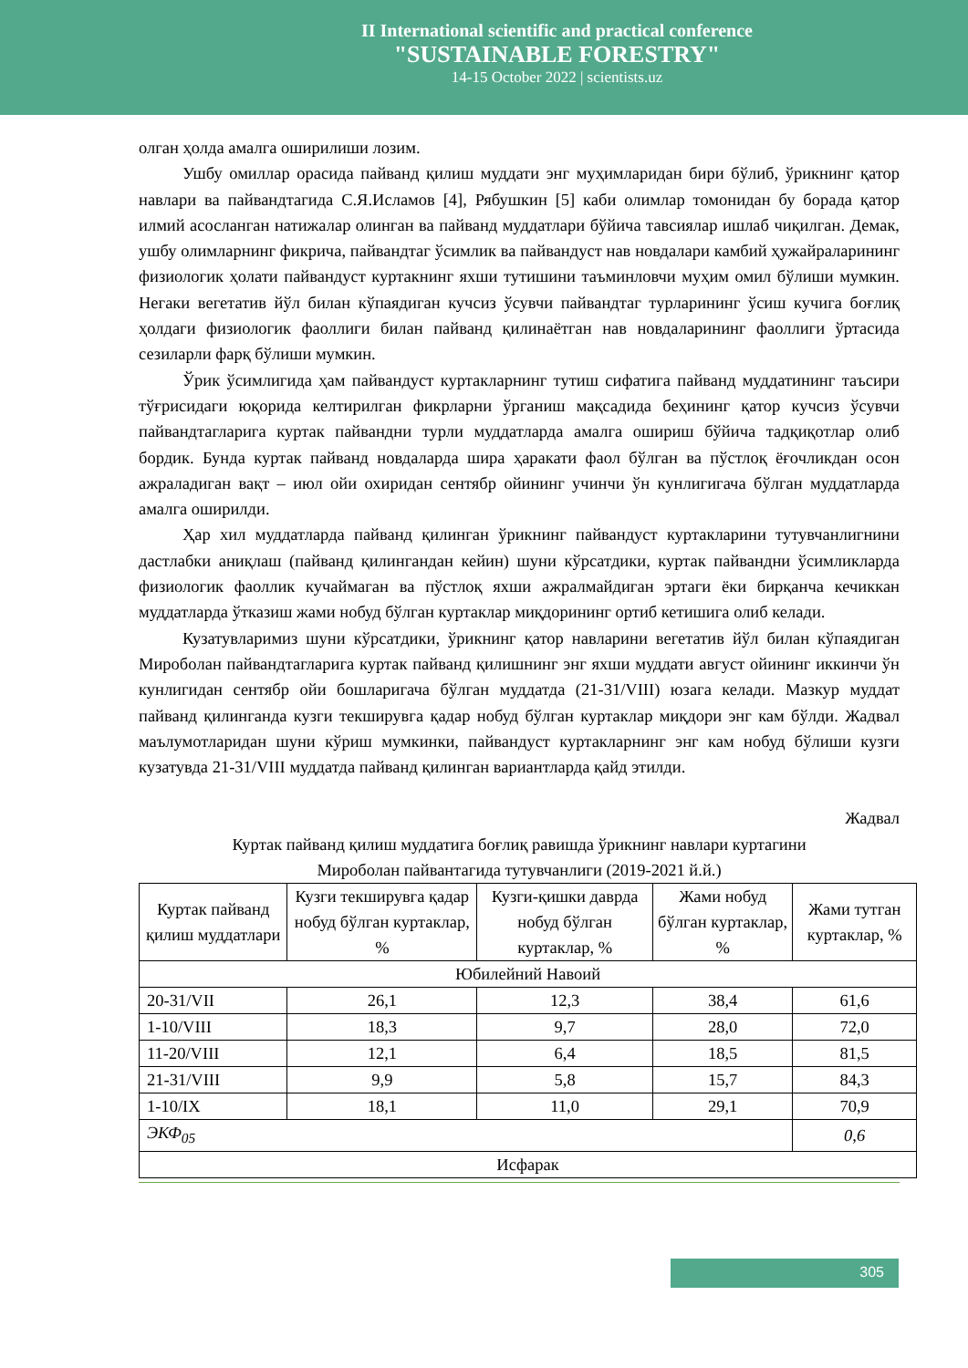II International scientific and practical conference
"SUSTAINABLE FORESTRY"
14-15 October 2022 | scientists.uz
олган ҳолда амалга оширилиши лозим.
Ушбу омиллар орасида пайванд қилиш муддати энг муҳимларидан бири бўлиб, ўрикнинг қатор навлари ва пайвандтагида С.Я.Исламов [4], Рябушкин [5] каби олимлар томонидан бу борада қатор илмий асосланган натижалар олинган ва пайванд муддатлари бўйича тавсиялар ишлаб чиқилган. Демак, ушбу олимларнинг фикрича, пайвандтаг ўсимлик ва пайвандуст нав новдалари камбий ҳужайраларининг физиологик ҳолати пайвандуст куртакнинг яхши тутишини таъминловчи муҳим омил бўлиши мумкин. Негаки вегетатив йўл билан кўпаядиган кучсиз ўсувчи пайвандтаг турларининг ўсиш кучига боғлиқ ҳолдаги физиологик фаоллиги билан пайванд қилинаётган нав новдаларининг фаоллиги ўртасида сезиларли фарқ бўлиши мумкин.
Ўрик ўсимлигида ҳам пайвандуст куртакларнинг тутиш сифатига пайванд муддатининг таъсири тўғрисидаги юқорида келтирилган фикрларни ўрганиш мақсадида беҳининг қатор кучсиз ўсувчи пайвандтагларига куртак пайвандни турли муддатларда амалга ошириш бўйича тадқиқотлар олиб бордик. Бунда куртак пайванд новдаларда шира ҳаракати фаол бўлган ва пўстлоқ ёғочликдан осон ажраладиган вақт – июл ойи охиридан сентябр ойининг учинчи ўн кунлигигача бўлган муддатларда амалга оширилди.
Ҳар хил муддатларда пайванд қилинган ўрикнинг пайвандуст куртакларини тутувчанлигнини дастлабки аниқлаш (пайванд қилингандан кейин) шуни кўрсатдики, куртак пайвандни ўсимликларда физиологик фаоллик кучаймаган ва пўстлоқ яхши ажралмайдиган эртаги ёки бирқанча кечиккан муддатларда ўтказиш жами нобуд бўлган куртаклар миқдорининг ортиб кетишига олиб келади.
Кузатувларимиз шуни кўрсатдики, ўрикнинг қатор навларини вегетатив йўл билан кўпаядиган Миробoлан пайвандтагларига куртак пайванд қилишнинг энг яхши муддати август ойининг иккинчи ўн кунлигидан сентябр ойи бошларигача бўлган муддатда (21-31/VIII) юзага келади. Мазкур муддат пайванд қилинганда кузги текширувга қадар нобуд бўлган куртаклар миқдори энг кам бўлди. Жадвал маълумотларидан шуни кўриш мумкинки, пайвандуст куртакларнинг энг кам нобуд бўлиши кузги кузатувда 21-31/VIII муддатда пайванд қилинган вариантларда қайд этилди.
Жадвал
Куртак пайванд қилиш муддатига боғлиқ равишда ўрикнинг навлари куртагини
Мироболан пайвантагида тутувчанлиги (2019-2021 й.й.)
| Куртак пайванд қилиш муддатлари | Кузги текширувга қадар нобуд бўлган куртаклар, % | Кузги-қишки даврда нобуд бўлган куртаклар, % | Жами нобуд бўлган куртаклар, % | Жами тутган куртаклар, % |
| --- | --- | --- | --- | --- |
| Юбилейний Навоий | | | | |
| 20-31/VII | 26,1 | 12,3 | 38,4 | 61,6 |
| 1-10/VIII | 18,3 | 9,7 | 28,0 | 72,0 |
| 11-20/VIII | 12,1 | 6,4 | 18,5 | 81,5 |
| 21-31/VIII | 9,9 | 5,8 | 15,7 | 84,3 |
| 1-10/IX | 18,1 | 11,0 | 29,1 | 70,9 |
| ЭКФ<sub>05</sub> | | | | 0,6 |
| Исфарак | | | | |
305